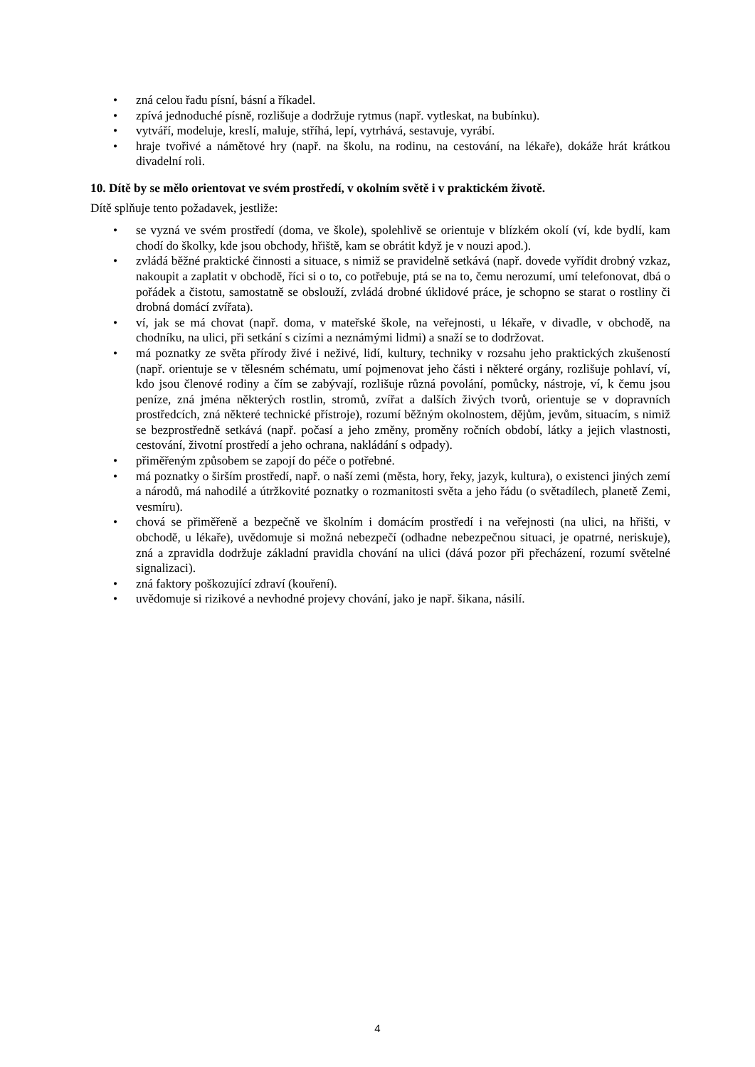• zná celou řadu písní, básní a říkadel.
• zpívá jednoduché písně, rozlišuje a dodržuje rytmus (např. vytleskat, na bubínku).
• vytváří, modeluje, kreslí, maluje, stříhá, lepí, vytrhává, sestavuje, vyrábí.
• hraje tvořivé a námětové hry (např. na školu, na rodinu, na cestování, na lékaře), dokáže hrát krátkou divadelní roli.
10. Dítě by se mělo orientovat ve svém prostředí, v okolním světě i v praktickém životě.
Dítě splňuje tento požadavek, jestliže:
• se vyzná ve svém prostředí (doma, ve škole), spolehlivě se orientuje v blízkém okolí (ví, kde bydlí, kam chodí do školky, kde jsou obchody, hřiště, kam se obrátit když je v nouzi apod.).
• zvládá běžné praktické činnosti a situace, s nimiž se pravidelně setkává (např. dovede vyřídit drobný vzkaz, nakoupit a zaplatit v obchodě, říci si o to, co potřebuje, ptá se na to, čemu nerozumí, umí telefonovat, dbá o pořádek a čistotu, samostatně se obslouží, zvládá drobné úklidové práce, je schopno se starat o rostliny či drobná domácí zvířata).
• ví, jak se má chovat (např. doma, v mateřské škole, na veřejnosti, u lékaře, v divadle, v obchodě, na chodníku, na ulici, při setkání s cizími a neznámými lidmi) a snaží se to dodržovat.
• má poznatky ze světa přírody živé i neživé, lidí, kultury, techniky v rozsahu jeho praktických zkušeností (např. orientuje se v tělesném schématu, umí pojmenovat jeho části i některé orgány, rozlišuje pohlaví, ví, kdo jsou členové rodiny a čím se zabývají, rozlišuje různá povolání, pomůcky, nástroje, ví, k čemu jsou peníze, zná jména některých rostlin, stromů, zvířat a dalších živých tvorů, orientuje se v dopravních prostředcích, zná některé technické přístroje), rozumí běžným okolnostem, dějům, jevům, situacím, s nimiž se bezprostředně setkává (např. počasí a jeho změny, proměny ročních období, látky a jejich vlastnosti, cestování, životní prostředí a jeho ochrana, nakládání s odpady).
• přiměřeným způsobem se zapojí do péče o potřebné.
• má poznatky o širším prostředí, např. o naší zemi (města, hory, řeky, jazyk, kultura), o existenci jiných zemí a národů, má nahodilé a útržkovité poznatky o rozmanitosti světa a jeho řádu (o světadílech, planetě Zemi, vesmíru).
• chová se přiměřeně a bezpečně ve školním i domácím prostředí i na veřejnosti (na ulici, na hřišti, v obchodě, u lékaře), uvědomuje si možná nebezpečí (odhadne nebezpečnou situaci, je opatrné, neriskuje), zná a zpravidla dodržuje základní pravidla chování na ulici (dává pozor při přecházení, rozumí světelné signalizaci).
• zná faktory poškozující zdraví (kouření).
• uvědomuje si rizikové a nevhodné projevy chování, jako je např. šikana, násilí.
4